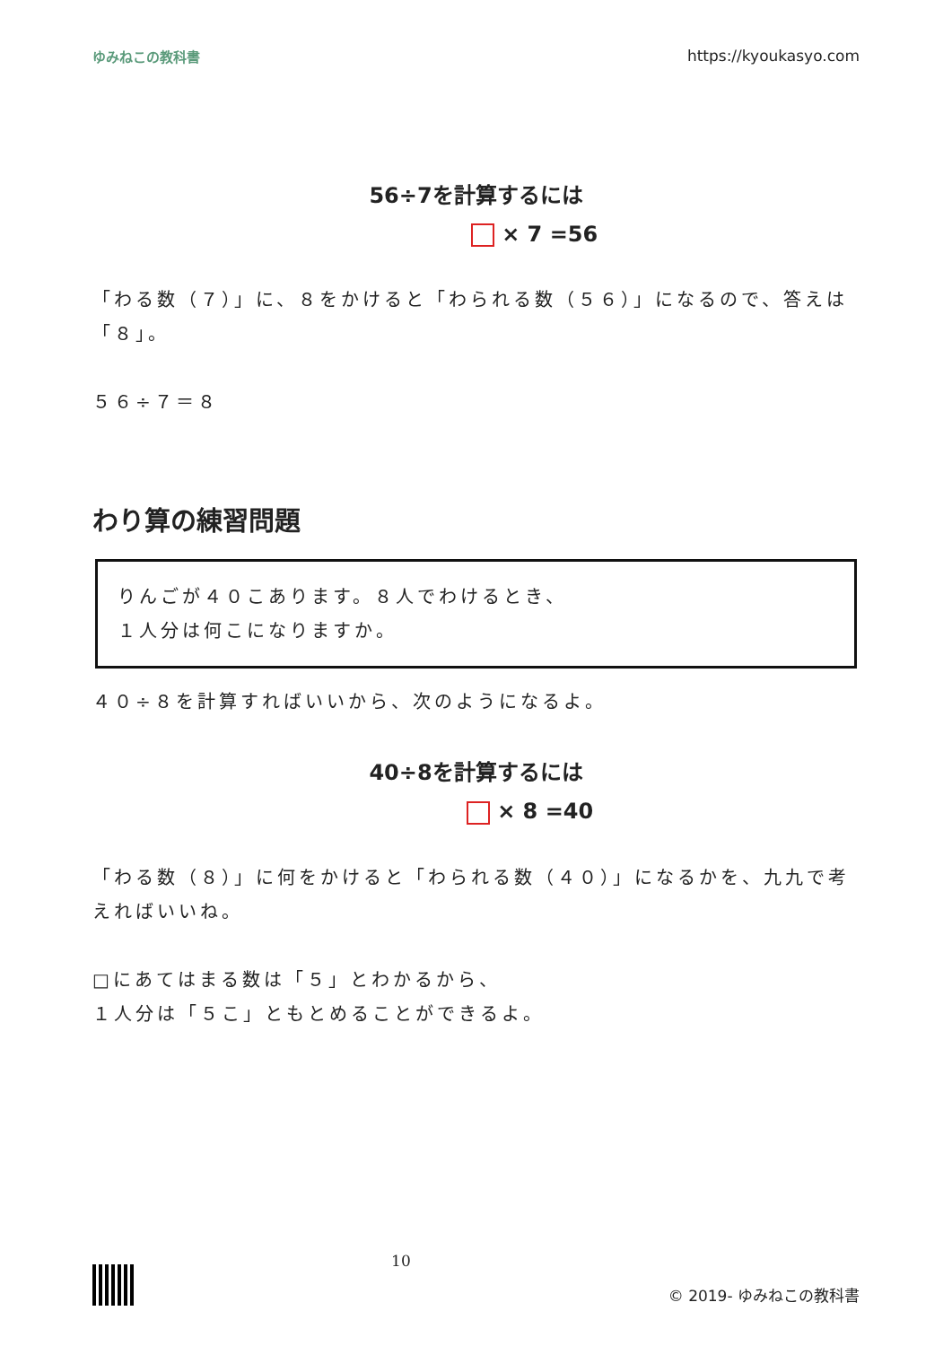ゆみねこの教科書 https://kyoukasyo.com
56÷7を計算するには
× 7 =56
「わる数（７）」に、８をかけると「わられる数（５６）」になるので、答えは「８」。
５６÷７＝８
わり算の練習問題
りんごが４０こあります。８人でわけるとき、
１人分は何こになりますか。
４０÷８を計算すればいいから、次のようになるよ。
40÷8を計算するには
× 8 =40
「わる数（８）」に何をかけると「わられる数（４０）」になるかを、九九で考えればいいね。
□にあてはまる数は「５」とわかるから、
１人分は「５こ」ともとめることができるよ。
10 © 2019- ゆみねこの教科書